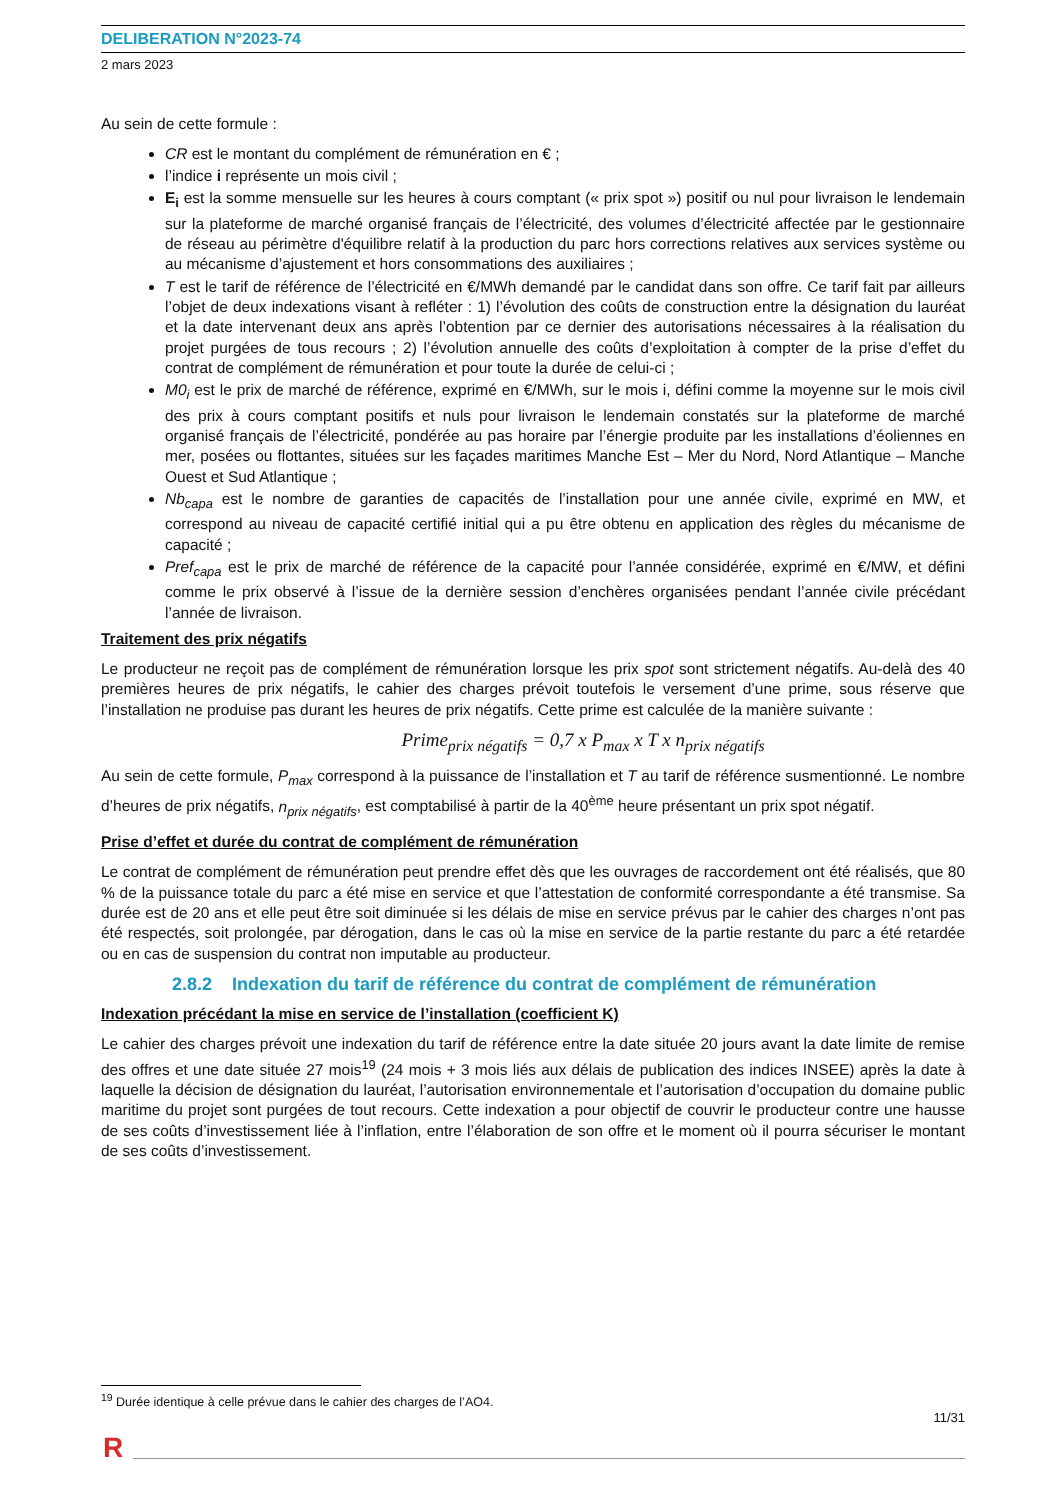DELIBERATION N°2023-74
2 mars 2023
Au sein de cette formule :
CR est le montant du complément de rémunération en € ;
l’indice i représente un mois civil ;
E<sub>i</sub> est la somme mensuelle sur les heures à cours comptant (« prix spot ») positif ou nul pour livraison le lendemain sur la plateforme de marché organisé français de l’électricité, des volumes d’électricité affectée par le gestionnaire de réseau au périmètre d'équilibre relatif à la production du parc hors corrections relatives aux services système ou au mécanisme d’ajustement et hors consommations des auxiliaires ;
T est le tarif de référence de l’électricité en €/MWh demandé par le candidat dans son offre. Ce tarif fait par ailleurs l’objet de deux indexations visant à refléter : 1) l’évolution des coûts de construction entre la désignation du lauréat et la date intervenant deux ans après l’obtention par ce dernier des autorisations nécessaires à la réalisation du projet purgées de tous recours ; 2) l’évolution annuelle des coûts d’exploitation à compter de la prise d’effet du contrat de complément de rémunération et pour toute la durée de celui-ci ;
M0<sub>i</sub> est le prix de marché de référence, exprimé en €/MWh, sur le mois i, défini comme la moyenne sur le mois civil des prix à cours comptant positifs et nuls pour livraison le lendemain constatés sur la plateforme de marché organisé français de l’électricité, pondérée au pas horaire par l’énergie produite par les installations d’éoliennes en mer, posées ou flottantes, situées sur les façades maritimes Manche Est – Mer du Nord, Nord Atlantique – Manche Ouest et Sud Atlantique ;
Nb<sub>capa</sub> est le nombre de garanties de capacités de l’installation pour une année civile, exprimé en MW, et correspond au niveau de capacité certifié initial qui a pu être obtenu en application des règles du mécanisme de capacité ;
Pref<sub>capa</sub> est le prix de marché de référence de la capacité pour l’année considérée, exprimé en €/MW, et défini comme le prix observé à l’issue de la dernière session d’enchères organisées pendant l’année civile précédant l’année de livraison.
Traitement des prix négatifs
Le producteur ne reçoit pas de complément de rémunération lorsque les prix spot sont strictement négatifs. Au-delà des 40 premières heures de prix négatifs, le cahier des charges prévoit toutefois le versement d’une prime, sous réserve que l’installation ne produise pas durant les heures de prix négatifs. Cette prime est calculée de la manière suivante :
Prime<sub>prix négatifs</sub> = 0,7 x P<sub>max</sub> x T x n<sub>prix négatifs</sub>
Au sein de cette formule, P<sub>max</sub> correspond à la puissance de l’installation et T au tarif de référence susmentionné. Le nombre d’heures de prix négatifs, n<sub>prix négatifs</sub>, est comptabilisé à partir de la 40<sup>ème</sup> heure présentant un prix spot négatif.
Prise d’effet et durée du contrat de complément de rémunération
Le contrat de complément de rémunération peut prendre effet dès que les ouvrages de raccordement ont été réalisés, que 80 % de la puissance totale du parc a été mise en service et que l’attestation de conformité correspondante a été transmise. Sa durée est de 20 ans et elle peut être soit diminuée si les délais de mise en service prévus par le cahier des charges n’ont pas été respectés, soit prolongée, par dérogation, dans le cas où la mise en service de la partie restante du parc a été retardée ou en cas de suspension du contrat non imputable au producteur.
2.8.2 Indexation du tarif de référence du contrat de complément de rémunération
Indexation précédant la mise en service de l’installation (coefficient K)
Le cahier des charges prévoit une indexation du tarif de référence entre la date située 20 jours avant la date limite de remise des offres et une date située 27 mois<sup>19</sup> (24 mois + 3 mois liés aux délais de publication des indices INSEE) après la date à laquelle la décision de désignation du lauréat, l’autorisation environnementale et l’autorisation d’occupation du domaine public maritime du projet sont purgées de tout recours. Cette indexation a pour objectif de couvrir le producteur contre une hausse de ses coûts d’investissement liée à l’inflation, entre l’élaboration de son offre et le moment où il pourra sécuriser le montant de ses coûts d’investissement.
<sup>19</sup> Durée identique à celle prévue dans le cahier des charges de l’AO4.
11/31
R